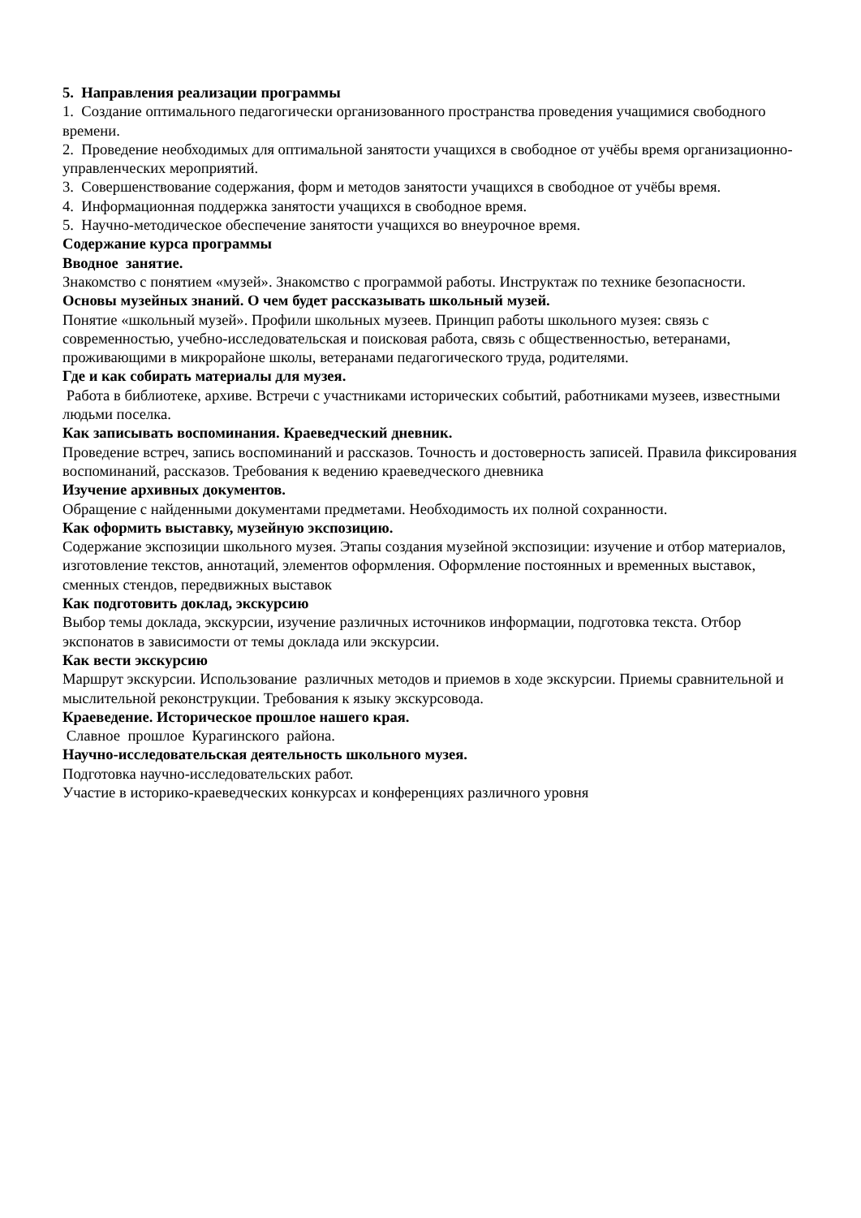5. Направления реализации программы
1. Создание оптимального педагогически организованного пространства проведения учащимися свободного времени.
2. Проведение необходимых для оптимальной занятости учащихся в свободное от учёбы время организационно-управленческих мероприятий.
3. Совершенствование содержания, форм и методов занятости учащихся в свободное от учёбы время.
4. Информационная поддержка занятости учащихся в свободное время.
5. Научно-методическое обеспечение занятости учащихся во внеурочное время.
Содержание курса программы
Вводное занятие.
Знакомство с понятием «музей». Знакомство с программой работы. Инструктаж по технике безопасности.
Основы музейных знаний. О чем будет рассказывать школьный музей.
Понятие «школьный музей». Профили школьных музеев. Принцип работы школьного музея: связь с современностью, учебно-исследовательская и поисковая работа, связь с общественностью, ветеранами, проживающими в микрорайоне школы, ветеранами педагогического труда, родителями.
Где и как собирать материалы для музея.
Работа в библиотеке, архиве. Встречи с участниками исторических событий, работниками музеев, известными людьми поселка.
Как записывать воспоминания. Краеведческий дневник.
Проведение встреч, запись воспоминаний и рассказов. Точность и достоверность записей. Правила фиксирования воспоминаний, рассказов. Требования к ведению краеведческого дневника
Изучение архивных документов.
Обращение с найденными документами предметами. Необходимость их полной сохранности.
Как оформить выставку, музейную экспозицию.
Содержание экспозиции школьного музея. Этапы создания музейной экспозиции: изучение и отбор материалов, изготовление текстов, аннотаций, элементов оформления. Оформление постоянных и временных выставок, сменных стендов, передвижных выставок
Как подготовить доклад, экскурсию
Выбор темы доклада, экскурсии, изучение различных источников информации, подготовка текста. Отбор экспонатов в зависимости от темы доклада или экскурсии.
Как вести экскурсию
Маршрут экскурсии. Использование различных методов и приемов в ходе экскурсии. Приемы сравнительной и мыслительной реконструкции. Требования к языку экскурсовода.
Краеведение. Историческое прошлое нашего края.
Славное прошлое Курагинского района.
Научно-исследовательская деятельность школьного музея.
Подготовка научно-исследовательских работ.
Участие в историко-краеведческих конкурсах и конференциях различного уровня